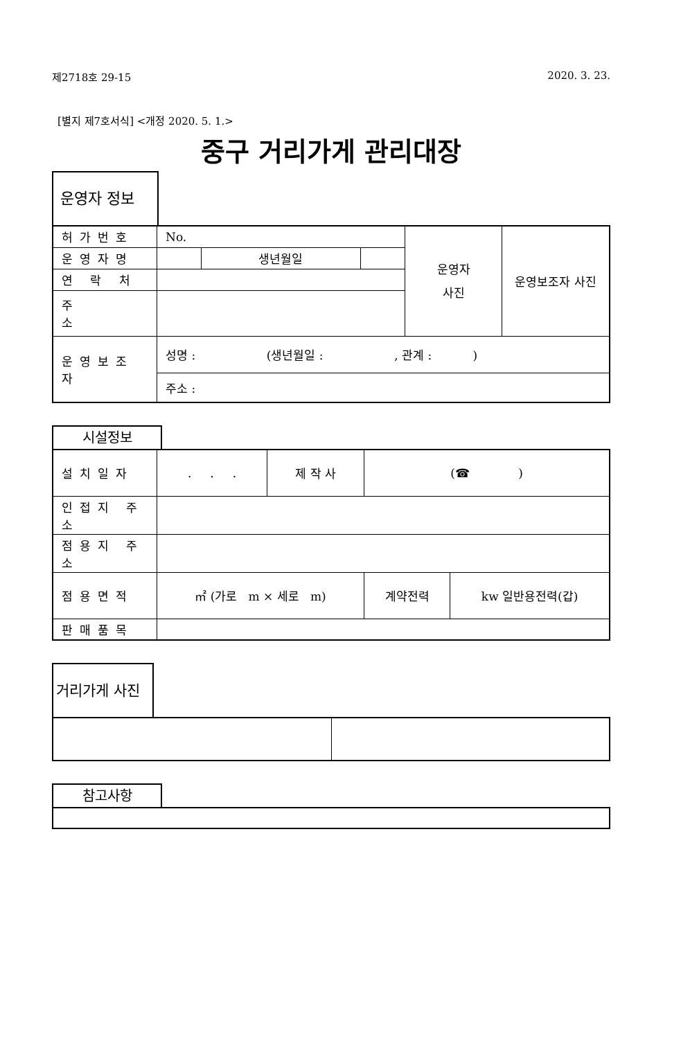제2718호 29-15 2020. 3. 23.
[별지 제7호서식] <개정 2020. 5. 1.>
중구 거리가게 관리대장
운영자 정보
| 허가번호 | No. | | | 운영자 사진 | 운영보조자 사진 |
| 운영자명 | | 생년월일 | | | |
| 연 락 처 | | | | | |
| 주 소 | | | | | |
| 운영보조자 | 성명 : (생년월일 : , 관계 : ) | | | | |
| | 주소 : | | | | |
시설정보
| 설치일자 | . . . | 제 작 사 | (☎ ) | |
| 인접지 주소 | | | | |
| 점용지 주소 | | | | |
| 점용면적 | ㎡ (가로 m × 세로 m) | | 계약전력 | kw 일반용전력(갑) |
| 판매품목 | | | | |
거리가게 사진
참고사항